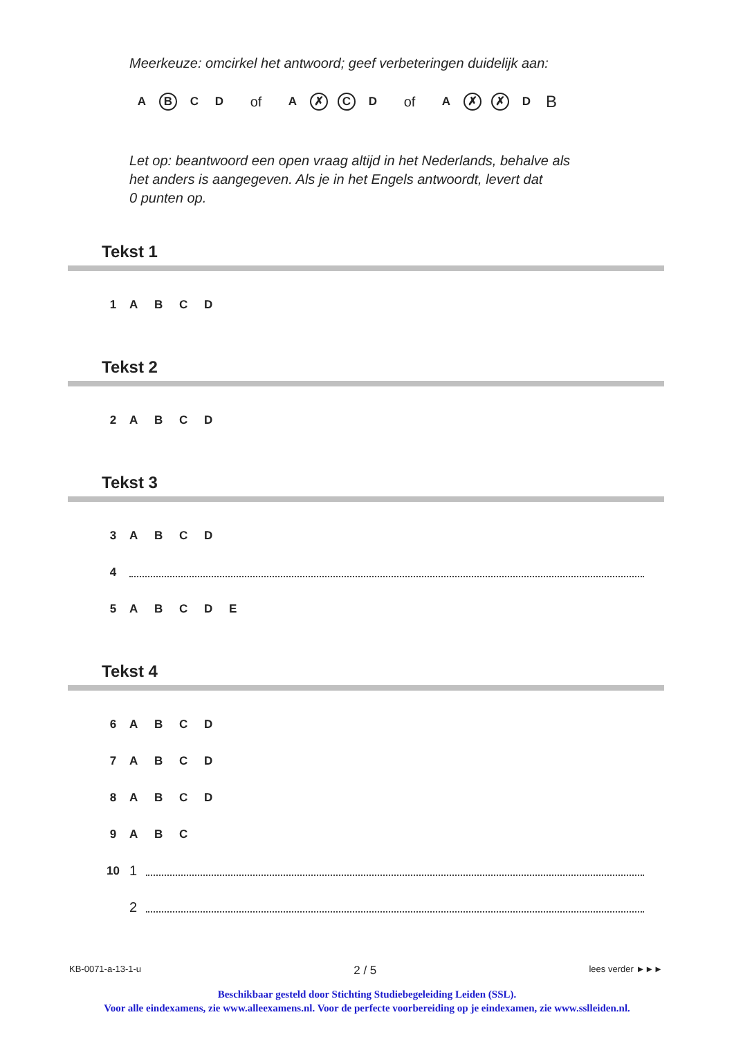Meerkeuze: omcirkel het antwoord; geef verbeteringen duidelijk aan:
A B C D of A ✗ C D of A ✗ ✗ D B
Let op: beantwoord een open vraag altijd in het Nederlands, behalve als
het anders is aangegeven. Als je in het Engels antwoordt, levert dat
0 punten op.
Tekst 1
1 ABCD
Tekst 2
2 ABCD
Tekst 3
3 ABCD
4
5 ABCDE
Tekst 4
6 ABCD
7 ABCD
8 ABCD
9 A B C
10 1
2
KB-0071-a-13-1-u 2 / 5 lees verder ►►►
Beschikbaar gesteld door Stichting Studiebegeleiding Leiden (SSL).
Voor alle eindexamens, zie www.alleexamens.nl. Voor de perfecte voorbereiding op je eindexamen, zie www.sslleiden.nl.